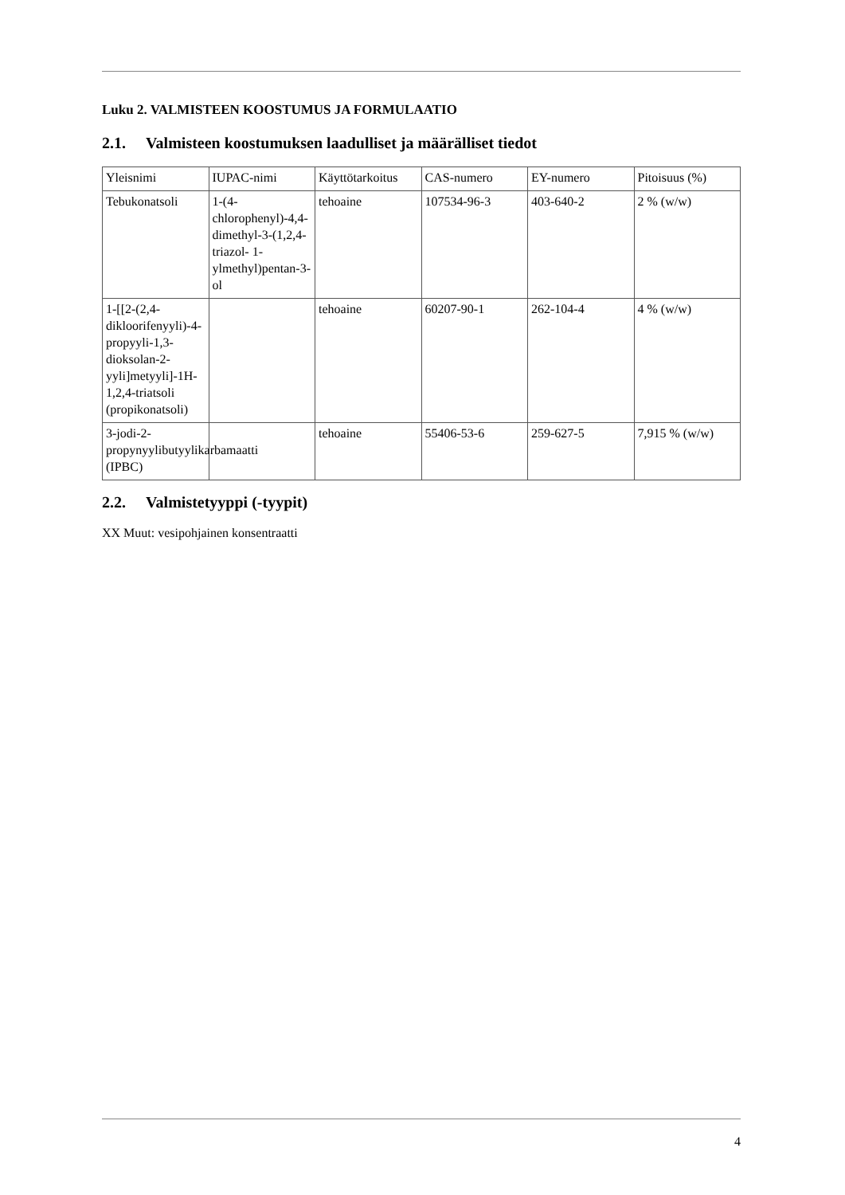Luku 2. VALMISTEEN KOOSTUMUS JA FORMULAATIO
2.1. Valmisteen koostumuksen laadulliset ja määrälliset tiedot
| Yleisnimi | IUPAC-nimi | Käyttötarkoitus | CAS-numero | EY-numero | Pitoisuus (%) |
| Tebukonatsoli | 1-(4-chlorophenyl)-4,4-dimethyl-3-(1,2,4-triazol- 1-ylmethyl)pentan-3-ol | tehoaine | 107534-96-3 | 403-640-2 | 2 % (w/w) |
| 1-[[2-(2,4-dikloorifenyyli)-4-propyyli-1,3-dioksolan-2-yyli]metyyli]-1H-1,2,4-triatsoli (propikonatsoli) | | tehoaine | 60207-90-1 | 262-104-4 | 4 % (w/w) |
| 3-jodi-2-propynyylibutyylikarbamaatti (IPBC) | | tehoaine | 55406-53-6 | 259-627-5 | 7,915 % (w/w) |
2.2. Valmistetyyppi (-tyypit)
XX Muut: vesipohjainen konsentraatti
4